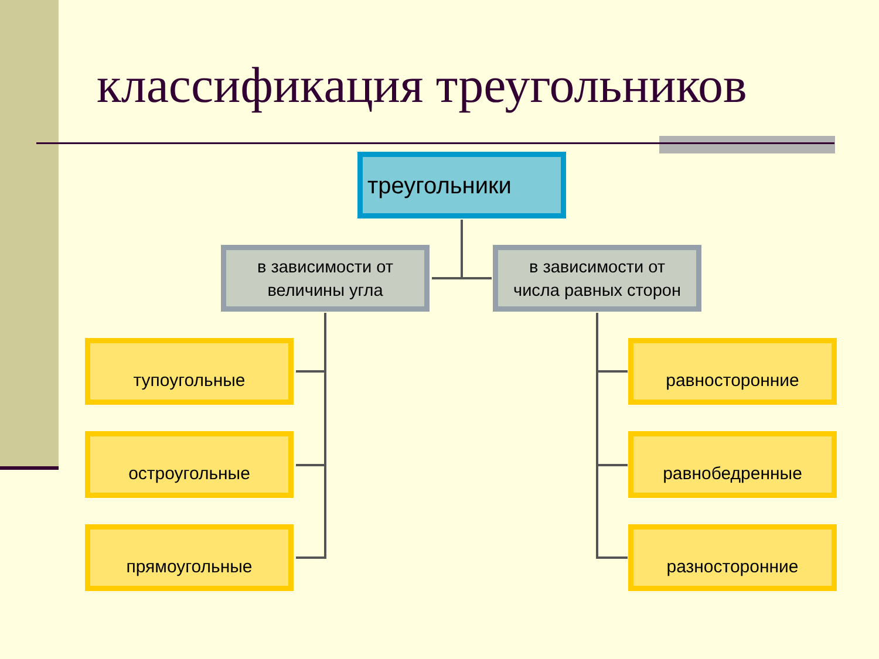классификация треугольников
треугольники
в зависимости от
величины угла
в зависимости от
числа равных сторон
тупоугольные равносторонние
остроугольные равнобедренные
прямоугольные разносторонние